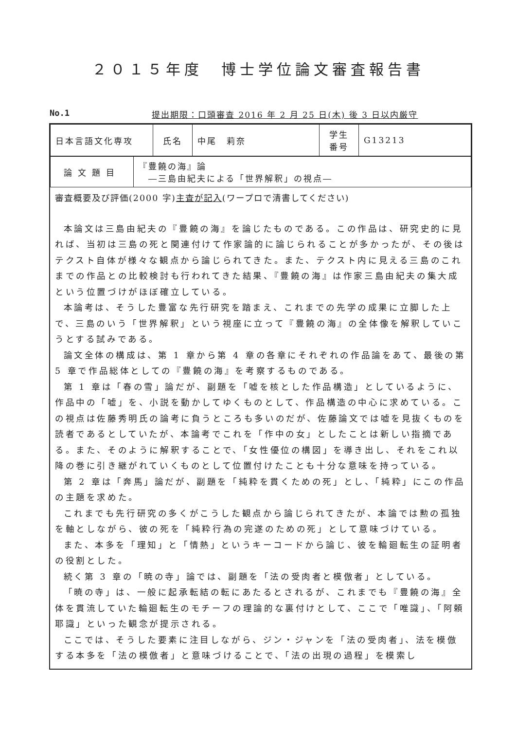２０１５年度　博士学位論文審査報告書
No.1 提出期限：口頭審査 2016 年 2 月 25 日(木) 後 3 日以内厳守
| 日本言語文化専攻 | 氏名 | 中尾 莉奈 | 学生 番号 | G13213 |
| 論文題目 | 『豊饒の海』論 ―三島由紀夫による「世界解釈」の視点― |
審査概要及び評価(2000 字)主査が記入(ワープロで清書してください)
本論文は三島由紀夫の『豊饒の海』を論じたものである。この作品は、研究史的に見れば、当初は三島の死と関連付けて作家論的に論じられることが多かったが、その後はテクスト自体が様々な観点から論じられてきた。また、テクスト内に見える三島のこれまでの作品との比較検討も行われてきた結果、『豊饒の海』は作家三島由紀夫の集大成という位置づけがほぼ確立している。
本論考は、そうした豊富な先行研究を踏まえ、これまでの先学の成果に立脚した上で、三島のいう「世界解釈」という視座に立って『豊饒の海』の全体像を解釈していこうとする試みである。
論文全体の構成は、第 1 章から第 4 章の各章にそれぞれの作品論をあて、最後の第 5 章で作品総体としての『豊饒の海』を考察するものである。
第 1 章は「春の雪」論だが、副題を「嘘を核とした作品構造」としているように、作品中の「嘘」を、小説を動かしてゆくものとして、作品構造の中心に求めている。この視点は佐藤秀明氏の論考に負うところも多いのだが、佐藤論文では嘘を見抜くものを読者であるとしていたが、本論考でこれを「作中の女」としたことは新しい指摘である。また、そのように解釈することで、「女性優位の構図」を導き出し、それをこれ以降の巻に引き継がれていくものとして位置付けたことも十分な意味を持っている。
第 2 章は「奔馬」論だが、副題を「純粋を貫くための死」とし、「純粋」にこの作品の主題を求めた。
これまでも先行研究の多くがこうした観点から論じられてきたが、本論では勲の孤独を軸としながら、彼の死を「純粋行為の完遂のための死」として意味づけている。
また、本多を「理知」と「情熱」というキーコードから論じ、彼を輪廻転生の証明者の役割とした。
続く第 3 章の「暁の寺」論では、副題を「法の受肉者と模倣者」としている。
「暁の寺」は、一般に起承転結の転にあたるとされるが、これまでも『豊饒の海』全体を貫流していた輪廻転生のモチーフの理論的な裏付けとして、ここで「唯識」、「阿頼耶識」といった観念が提示される。
ここでは、そうした要素に注目しながら、ジン・ジャンを「法の受肉者」、法を模倣する本多を「法の模倣者」と意味づけることで、「法の出現の過程」を模索し